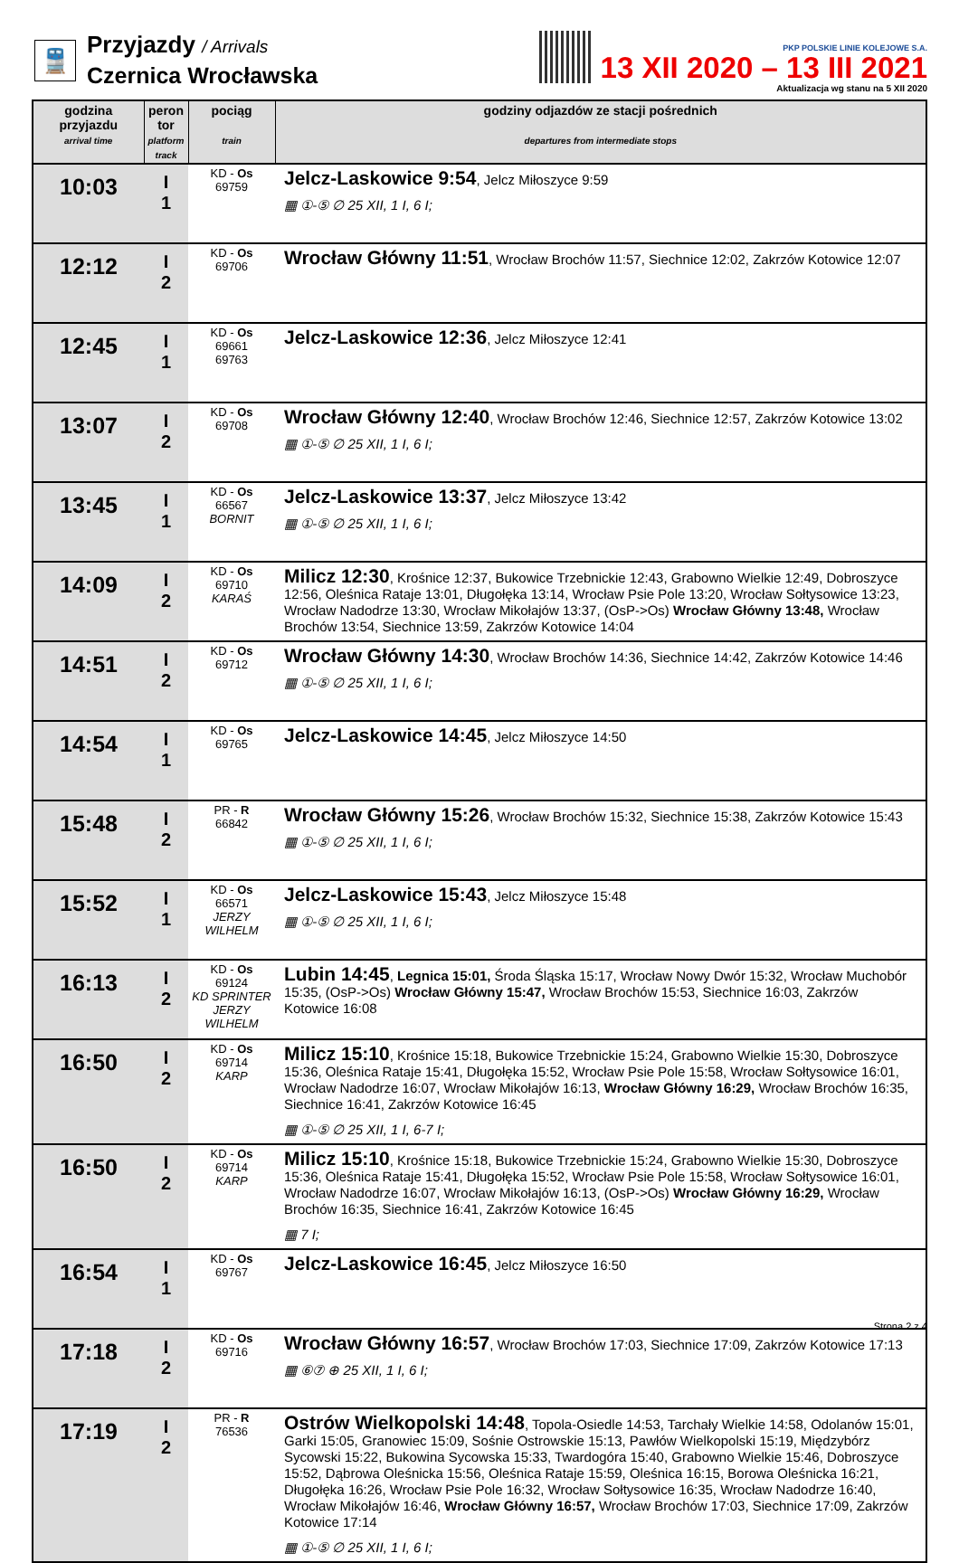🚆
Przyjazdy / Arrivals
Czernica Wrocławska
PKP POLSKIE LINIE KOLEJOWE S.A.
13 XII 2020 – 13 III 2021
Aktualizacja wg stanu na 5 XII 2020
| godzina przyjazdu arrival time | peron tor platform track | pociąg train | godziny odjazdów ze stacji pośrednich departures from intermediate stops |
| --- | --- | --- | --- |
| 10:03 | I 1 | KD - Os 69759 | Jelcz-Laskowice 9:54 , Jelcz Miłoszyce 9:59 ▦ ①-⑤ ∅ 25 XII, 1 I, 6 I; |
| 12:12 | I 2 | KD - Os 69706 | Wrocław Główny 11:51 , Wrocław Brochów 11:57, Siechnice 12:02, Zakrzów Kotowice 12:07 |
| 12:45 | I 1 | KD - Os 69661 69763 | Jelcz-Laskowice 12:36 , Jelcz Miłoszyce 12:41 |
| 13:07 | I 2 | KD - Os 69708 | Wrocław Główny 12:40 , Wrocław Brochów 12:46, Siechnice 12:57, Zakrzów Kotowice 13:02 ▦ ①-⑤ ∅ 25 XII, 1 I, 6 I; |
| 13:45 | I 1 | KD - Os 66567 BORNIT | Jelcz-Laskowice 13:37 , Jelcz Miłoszyce 13:42 ▦ ①-⑤ ∅ 25 XII, 1 I, 6 I; |
| 14:09 | I 2 | KD - Os 69710 KARAŚ | Milicz 12:30 , Krośnice 12:37, Bukowice Trzebnickie 12:43, Grabowno Wielkie 12:49, Dobroszyce 12:56, Oleśnica Rataje 13:01, Długołęka 13:14, Wrocław Psie Pole 13:20, Wrocław Sołtysowice 13:23, Wrocław Nadodrze 13:30, Wrocław Mikołajów 13:37, (OsP->Os) Wrocław Główny 13:48, Wrocław Brochów 13:54, Siechnice 13:59, Zakrzów Kotowice 14:04 |
| 14:51 | I 2 | KD - Os 69712 | Wrocław Główny 14:30 , Wrocław Brochów 14:36, Siechnice 14:42, Zakrzów Kotowice 14:46 ▦ ①-⑤ ∅ 25 XII, 1 I, 6 I; |
| 14:54 | I 1 | KD - Os 69765 | Jelcz-Laskowice 14:45 , Jelcz Miłoszyce 14:50 |
| 15:48 | I 2 | PR - R 66842 | Wrocław Główny 15:26 , Wrocław Brochów 15:32, Siechnice 15:38, Zakrzów Kotowice 15:43 ▦ ①-⑤ ∅ 25 XII, 1 I, 6 I; |
| 15:52 | I 1 | KD - Os 66571 JERZY WILHELM | Jelcz-Laskowice 15:43 , Jelcz Miłoszyce 15:48 ▦ ①-⑤ ∅ 25 XII, 1 I, 6 I; |
| 16:13 | I 2 | KD - Os 69124 KD SPRINTER JERZY WILHELM | Lubin 14:45 , Legnica 15:01, Środa Śląska 15:17, Wrocław Nowy Dwór 15:32, Wrocław Muchobór 15:35, (OsP->Os) Wrocław Główny 15:47, Wrocław Brochów 15:53, Siechnice 16:03, Zakrzów Kotowice 16:08 |
| 16:50 | I 2 | KD - Os 69714 KARP | Milicz 15:10 , Krośnice 15:18, Bukowice Trzebnickie 15:24, Grabowno Wielkie 15:30, Dobroszyce 15:36, Oleśnica Rataje 15:41, Długołęka 15:52, Wrocław Psie Pole 15:58, Wrocław Sołtysowice 16:01, Wrocław Nadodrze 16:07, Wrocław Mikołajów 16:13, Wrocław Główny 16:29, Wrocław Brochów 16:35, Siechnice 16:41, Zakrzów Kotowice 16:45 ▦ ①-⑤ ∅ 25 XII, 1 I, 6-7 I; |
| 16:50 | I 2 | KD - Os 69714 KARP | Milicz 15:10 , Krośnice 15:18, Bukowice Trzebnickie 15:24, Grabowno Wielkie 15:30, Dobroszyce 15:36, Oleśnica Rataje 15:41, Długołęka 15:52, Wrocław Psie Pole 15:58, Wrocław Sołtysowice 16:01, Wrocław Nadodrze 16:07, Wrocław Mikołajów 16:13, (OsP->Os) Wrocław Główny 16:29, Wrocław Brochów 16:35, Siechnice 16:41, Zakrzów Kotowice 16:45 ▦ 7 I; |
| 16:54 | I 1 | KD - Os 69767 | Jelcz-Laskowice 16:45 , Jelcz Miłoszyce 16:50 |
| 17:18 | I 2 | KD - Os 69716 | Wrocław Główny 16:57 , Wrocław Brochów 17:03, Siechnice 17:09, Zakrzów Kotowice 17:13 ▦ ⑥⑦ ⊕ 25 XII, 1 I, 6 I; |
| 17:19 | I 2 | PR - R 76536 | Ostrów Wielkopolski 14:48 , Topola-Osiedle 14:53, Tarchały Wielkie 14:58, Odolanów 15:01, Garki 15:05, Granowiec 15:09, Sośnie Ostrowskie 15:13, Pawłów Wielkopolski 15:19, Międzybórz Sycowski 15:22, Bukowina Sycowska 15:33, Twardogóra 15:40, Grabowno Wielkie 15:46, Dobroszyce 15:52, Dąbrowa Oleśnicka 15:56, Oleśnica Rataje 15:59, Oleśnica 16:15, Borowa Oleśnicka 16:21, Długołęka 16:26, Wrocław Psie Pole 16:32, Wrocław Sołtysowice 16:35, Wrocław Nadodrze 16:40, Wrocław Mikołajów 16:46, Wrocław Główny 16:57, Wrocław Brochów 17:03, Siechnice 17:09, Zakrzów Kotowice 17:14 ▦ ①-⑤ ∅ 25 XII, 1 I, 6 I; |
Strona 2 z 4